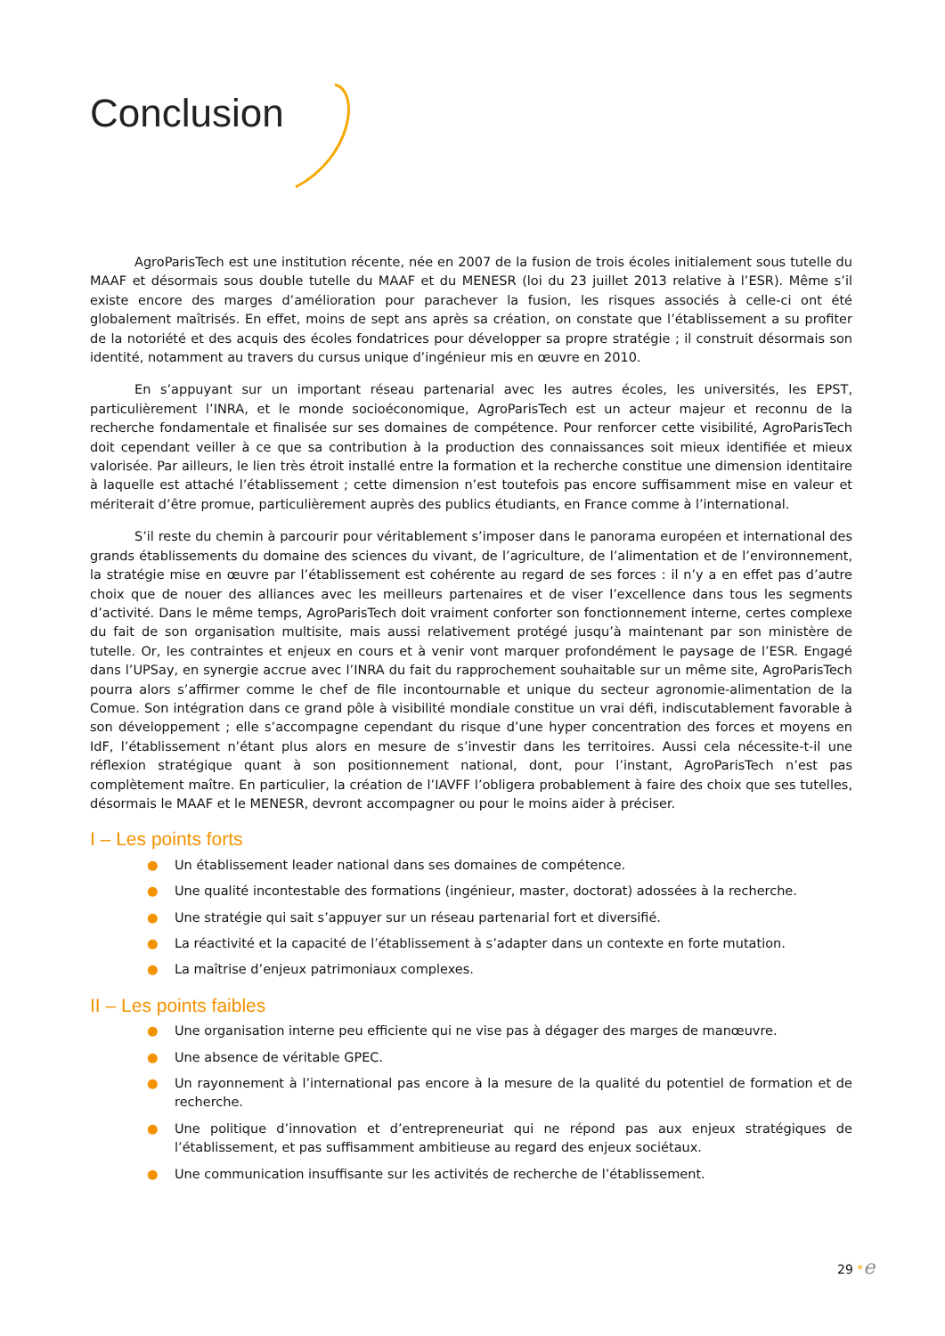Conclusion
AgroParisTech est une institution récente, née en 2007 de la fusion de trois écoles initialement sous tutelle du MAAF et désormais sous double tutelle du MAAF et du MENESR (loi du 23 juillet 2013 relative à l’ESR). Même s’il existe encore des marges d’amélioration pour parachever la fusion, les risques associés à celle-ci ont été globalement maîtrisés. En effet, moins de sept ans après sa création, on constate que l’établissement a su profiter de la notoriété et des acquis des écoles fondatrices pour développer sa propre stratégie ; il construit désormais son identité, notamment au travers du cursus unique d’ingénieur mis en œuvre en 2010.
En s’appuyant sur un important réseau partenarial avec les autres écoles, les universités, les EPST, particulièrement l’INRA, et le monde socioéconomique, AgroParisTech est un acteur majeur et reconnu de la recherche fondamentale et finalisée sur ses domaines de compétence. Pour renforcer cette visibilité, AgroParisTech doit cependant veiller à ce que sa contribution à la production des connaissances soit mieux identifiée et mieux valorisée. Par ailleurs, le lien très étroit installé entre la formation et la recherche constitue une dimension identitaire à laquelle est attaché l’établissement ; cette dimension n’est toutefois pas encore suffisamment mise en valeur et mériterait d’être promue, particulièrement auprès des publics étudiants, en France comme à l’international.
S’il reste du chemin à parcourir pour véritablement s’imposer dans le panorama européen et international des grands établissements du domaine des sciences du vivant, de l’agriculture, de l’alimentation et de l’environnement, la stratégie mise en œuvre par l’établissement est cohérente au regard de ses forces : il n’y a en effet pas d’autre choix que de nouer des alliances avec les meilleurs partenaires et de viser l’excellence dans tous les segments d’activité. Dans le même temps, AgroParisTech doit vraiment conforter son fonctionnement interne, certes complexe du fait de son organisation multisite, mais aussi relativement protégé jusqu’à maintenant par son ministère de tutelle. Or, les contraintes et enjeux en cours et à venir vont marquer profondément le paysage de l’ESR. Engagé dans l’UPSay, en synergie accrue avec l’INRA du fait du rapprochement souhaitable sur un même site, AgroParisTech pourra alors s’affirmer comme le chef de file incontournable et unique du secteur agronomie-alimentation de la Comue. Son intégration dans ce grand pôle à visibilité mondiale constitue un vrai défi, indiscutablement favorable à son développement ; elle s’accompagne cependant du risque d’une hyper concentration des forces et moyens en IdF, l’établissement n’étant plus alors en mesure de s’investir dans les territoires. Aussi cela nécessite-t-il une réflexion stratégique quant à son positionnement national, dont, pour l’instant, AgroParisTech n’est pas complètement maître. En particulier, la création de l’IAVFF l’obligera probablement à faire des choix que ses tutelles, désormais le MAAF et le MENESR, devront accompagner ou pour le moins aider à préciser.
I – Les points forts
● Un établissement leader national dans ses domaines de compétence.
● Une qualité incontestable des formations (ingénieur, master, doctorat) adossées à la recherche.
● Une stratégie qui sait s’appuyer sur un réseau partenarial fort et diversifié.
● La réactivité et la capacité de l’établissement à s’adapter dans un contexte en forte mutation.
● La maîtrise d’enjeux patrimoniaux complexes.
II – Les points faibles
● Une organisation interne peu efficiente qui ne vise pas à dégager des marges de manœuvre.
● Une absence de véritable GPEC.
● Un rayonnement à l’international pas encore à la mesure de la qualité du potentiel de formation et de recherche.
● Une politique d’innovation et d’entrepreneuriat qui ne répond pas aux enjeux stratégiques de l’établissement, et pas suffisamment ambitieuse au regard des enjeux sociétaux.
● Une communication insuffisante sur les activités de recherche de l’établissement.
29 *e